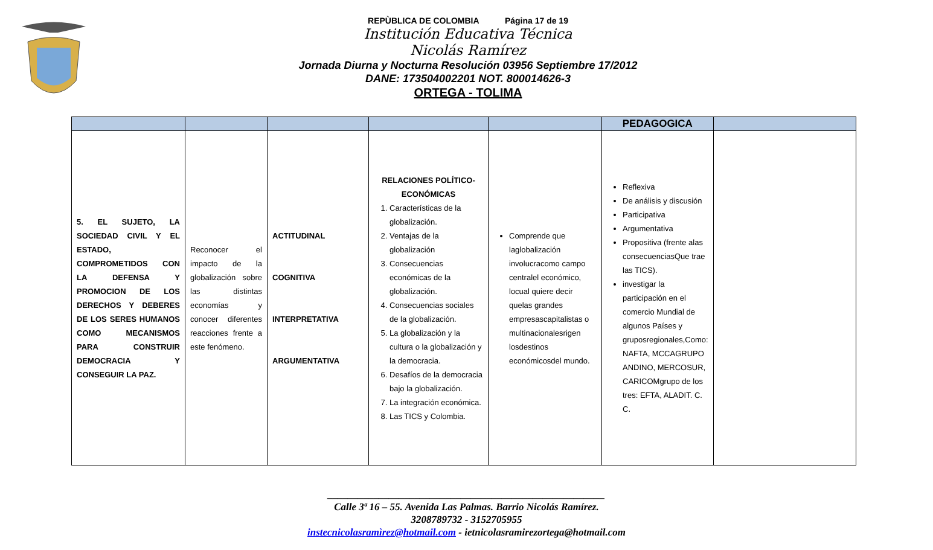REPÙBLICA DE COLOMBIA Página 17 de 19
Institución Educativa Técnica
Nicolás Ramírez
Jornada Diurna y Nocturna Resolución 03956 Septiembre 17/2012
DANE: 173504002201 NOT. 800014626-3
ORTEGA - TOLIMA
| | | | | | PEDAGOGICA | |
| --- | --- | --- | --- | --- | --- | --- |
| 5. EL SUJETO, LA SOCIEDAD CIVIL Y EL ESTADO, COMPROMETIDOS CON LA DEFENSA Y PROMOCION DE LOS DERECHOS Y DEBERES DE LOS SERES HUMANOS COMO MECANISMOS PARA CONSTRUIR DEMOCRACIA Y CONSEGUIR LA PAZ. | Reconocer el impacto de la globalización sobre las distintas economías y conocer diferentes reacciones frente a este fenómeno. | ACTITUDINAL COGNITIVA INTERPRETATIVA ARGUMENTATIVA | RELACIONES POLÍTICO-ECONÓMICAS 1. Características de la globalización. 2. Ventajas de la globalización 3. Consecuencias económicas de la globalización. 4. Consecuencias sociales de la globalización. 5. La globalización y la cultura o la globalización y la democracia. 6. Desafíos de la democracia bajo la globalización. 7. La integración económica. 8. Las TICS y Colombia. | Comprende que laglobalización involucracomo campo centralel económico, locual quiere decir quelas grandes empresascapitalistas o multinacionalesrigen losdestinos económicosdel mundo. | Reflexiva De análisis y discusión Participativa Argumentativa Propositiva (frente alas consecuenciasQue trae las TICS). investigar la participación en el comercio Mundial de algunos Países y gruposregionales,Como: NAFTA, MCCAGRUPO ANDINO, MERCOSUR, CARICOMgrupo de los tres: EFTA, ALADIT. C. C. | |
______________________________________________________
Calle 3ª 16 – 55. Avenida Las Palmas. Barrio Nicolás Ramírez.
3208789732 - 3152705955
instecnicolasramìrez@hotmail.com - ietnicolasramirezortega@hotmail.com